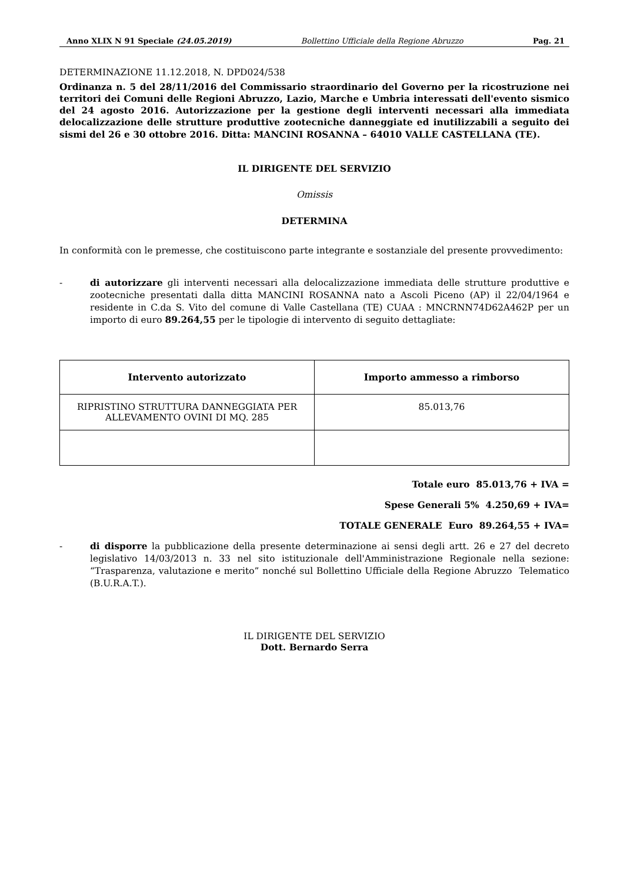Anno XLIX N 91 Speciale (24.05.2019) Bollettino Ufficiale della Regione Abruzzo Pag. 21
DETERMINAZIONE 11.12.2018, N. DPD024/538
Ordinanza n. 5 del 28/11/2016 del Commissario straordinario del Governo per la ricostruzione nei territori dei Comuni delle Regioni Abruzzo, Lazio, Marche e Umbria interessati dell'evento sismico del 24 agosto 2016. Autorizzazione per la gestione degli interventi necessari alla immediata delocalizzazione delle strutture produttive zootecniche danneggiate ed inutilizzabili a seguito dei sismi del 26 e 30 ottobre 2016. Ditta: MANCINI ROSANNA – 64010 VALLE CASTELLANA (TE).
IL DIRIGENTE DEL SERVIZIO
Omissis
DETERMINA
In conformità con le premesse, che costituiscono parte integrante e sostanziale del presente provvedimento:
- di autorizzare gli interventi necessari alla delocalizzazione immediata delle strutture produttive e zootecniche presentati dalla ditta MANCINI ROSANNA nato a Ascoli Piceno (AP) il 22/04/1964 e residente in C.da S. Vito del comune di Valle Castellana (TE) CUAA : MNCRNN74D62A462P per un importo di euro 89.264,55 per le tipologie di intervento di seguito dettagliate:
| Intervento autorizzato | Importo ammesso a rimborso |
| --- | --- |
| RIPRISTINO STRUTTURA DANNEGGIATA PER ALLEVAMENTO OVINI DI MQ. 285 | 85.013,76 |
Totale euro 85.013,76 + IVA =
Spese Generali 5% 4.250,69 + IVA=
TOTALE GENERALE Euro 89.264,55 + IVA=
- di disporre la pubblicazione della presente determinazione ai sensi degli artt. 26 e 27 del decreto legislativo 14/03/2013 n. 33 nel sito istituzionale dell'Amministrazione Regionale nella sezione: “Trasparenza, valutazione e merito” nonché sul Bollettino Ufficiale della Regione Abruzzo Telematico (B.U.R.A.T.).
IL DIRIGENTE DEL SERVIZIO
Dott. Bernardo Serra